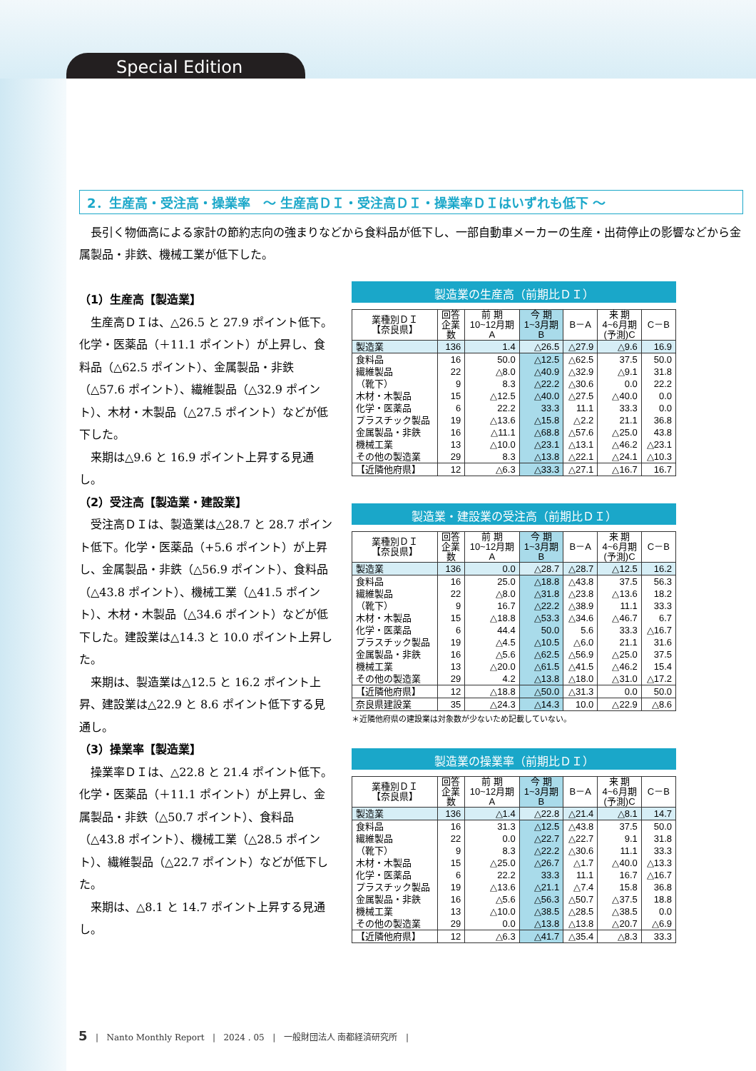Special Edition
2．生産高・受注高・操業率　～ 生産高ＤＩ・受注高ＤＩ・操業率ＤＩはいずれも低下 ～
長引く物価高による家計の節約志向の強まりなどから食料品が低下し、一部自動車メーカーの生産・出荷停止の影響などから金属製品・非鉄、機械工業が低下した。
（1）生産高【製造業】
生産高ＤＩは、△26.5 と 27.9 ポイント低下。化学・医薬品（＋11.1 ポイント）が上昇し、食料品（△62.5 ポイント）、金属製品・非鉄（△57.6 ポイント）、繊維製品（△32.9 ポイント）、木材・木製品（△27.5 ポイント）などが低下した。
来期は△9.6 と 16.9 ポイント上昇する見通し。
（2）受注高【製造業・建設業】
受注高ＤＩは、製造業は△28.7 と 28.7 ポイント低下。化学・医薬品（+5.6 ポイント）が上昇し、金属製品・非鉄（△56.9 ポイント）、食料品（△43.8 ポイント）、機械工業（△41.5 ポイント）、木材・木製品（△34.6 ポイント）などが低下した。建設業は△14.3 と 10.0 ポイント上昇した。
来期は、製造業は△12.5 と 16.2 ポイント上昇、建設業は△22.9 と 8.6 ポイント低下する見通し。
（3）操業率【製造業】
操業率ＤＩは、△22.8 と 21.4 ポイント低下。化学・医薬品（＋11.1 ポイント）が上昇し、金属製品・非鉄（△50.7 ポイント）、食料品（△43.8 ポイント）、機械工業（△28.5 ポイント）、繊維製品（△22.7 ポイント）などが低下した。
来期は、△8.1 と 14.7 ポイント上昇する見通し。
製造業の生産高（前期比ＤＩ）
| 業種別ＤＩ 【奈良県】 | 回答 企業 数 | 前 期 10~12月期 A | 今 期 1~3月期 B | B－A | 来 期 4~6月期 (予測)C | C－B |
| --- | --- | --- | --- | --- | --- | --- |
| 製造業 | 136 | 1.4 | △26.5 | △27.9 | △9.6 | 16.9 |
| 食料品 | 16 | 50.0 | △12.5 | △62.5 | 37.5 | 50.0 |
| 繊維製品 | 22 | △8.0 | △40.9 | △32.9 | △9.1 | 31.8 |
| （靴下） | 9 | 8.3 | △22.2 | △30.6 | 0.0 | 22.2 |
| 木材・木製品 | 15 | △12.5 | △40.0 | △27.5 | △40.0 | 0.0 |
| 化学・医薬品 | 6 | 22.2 | 33.3 | 11.1 | 33.3 | 0.0 |
| プラスチック製品 | 19 | △13.6 | △15.8 | △2.2 | 21.1 | 36.8 |
| 金属製品・非鉄 | 16 | △11.1 | △68.8 | △57.6 | △25.0 | 43.8 |
| 機械工業 | 13 | △10.0 | △23.1 | △13.1 | △46.2 | △23.1 |
| その他の製造業 | 29 | 8.3 | △13.8 | △22.1 | △24.1 | △10.3 |
| 【近隣他府県】 | 12 | △6.3 | △33.3 | △27.1 | △16.7 | 16.7 |
製造業・建設業の受注高（前期比ＤＩ）
| 業種別ＤＩ 【奈良県】 | 回答 企業 数 | 前 期 10~12月期 A | 今 期 1~3月期 B | B－A | 来 期 4~6月期 (予測)C | C－B |
| --- | --- | --- | --- | --- | --- | --- |
| 製造業 | 136 | 0.0 | △28.7 | △28.7 | △12.5 | 16.2 |
| 食料品 | 16 | 25.0 | △18.8 | △43.8 | 37.5 | 56.3 |
| 繊維製品 | 22 | △8.0 | △31.8 | △23.8 | △13.6 | 18.2 |
| （靴下） | 9 | 16.7 | △22.2 | △38.9 | 11.1 | 33.3 |
| 木材・木製品 | 15 | △18.8 | △53.3 | △34.6 | △46.7 | 6.7 |
| 化学・医薬品 | 6 | 44.4 | 50.0 | 5.6 | 33.3 | △16.7 |
| プラスチック製品 | 19 | △4.5 | △10.5 | △6.0 | 21.1 | 31.6 |
| 金属製品・非鉄 | 16 | △5.6 | △62.5 | △56.9 | △25.0 | 37.5 |
| 機械工業 | 13 | △20.0 | △61.5 | △41.5 | △46.2 | 15.4 |
| その他の製造業 | 29 | 4.2 | △13.8 | △18.0 | △31.0 | △17.2 |
| 【近隣他府県】 | 12 | △18.8 | △50.0 | △31.3 | 0.0 | 50.0 |
| 奈良県建設業 | 35 | △24.3 | △14.3 | 10.0 | △22.9 | △8.6 |
＊近隣他府県の建設業は対象数が少ないため記載していない。
製造業の操業率（前期比ＤＩ）
| 業種別ＤＩ 【奈良県】 | 回答 企業 数 | 前 期 10~12月期 A | 今 期 1~3月期 B | B－A | 来 期 4~6月期 (予測)C | C－B |
| --- | --- | --- | --- | --- | --- | --- |
| 製造業 | 136 | △1.4 | △22.8 | △21.4 | △8.1 | 14.7 |
| 食料品 | 16 | 31.3 | △12.5 | △43.8 | 37.5 | 50.0 |
| 繊維製品 | 22 | 0.0 | △22.7 | △22.7 | 9.1 | 31.8 |
| （靴下） | 9 | 8.3 | △22.2 | △30.6 | 11.1 | 33.3 |
| 木材・木製品 | 15 | △25.0 | △26.7 | △1.7 | △40.0 | △13.3 |
| 化学・医薬品 | 6 | 22.2 | 33.3 | 11.1 | 16.7 | △16.7 |
| プラスチック製品 | 19 | △13.6 | △21.1 | △7.4 | 15.8 | 36.8 |
| 金属製品・非鉄 | 16 | △5.6 | △56.3 | △50.7 | △37.5 | 18.8 |
| 機械工業 | 13 | △10.0 | △38.5 | △28.5 | △38.5 | 0.0 |
| その他の製造業 | 29 | 0.0 | △13.8 | △13.8 | △20.7 | △6.9 |
| 【近隣他府県】 | 12 | △6.3 | △41.7 | △35.4 | △8.3 | 33.3 |
5 | Nanto Monthly Report | 2024 . 05 | 一般財団法人 南都経済研究所 |